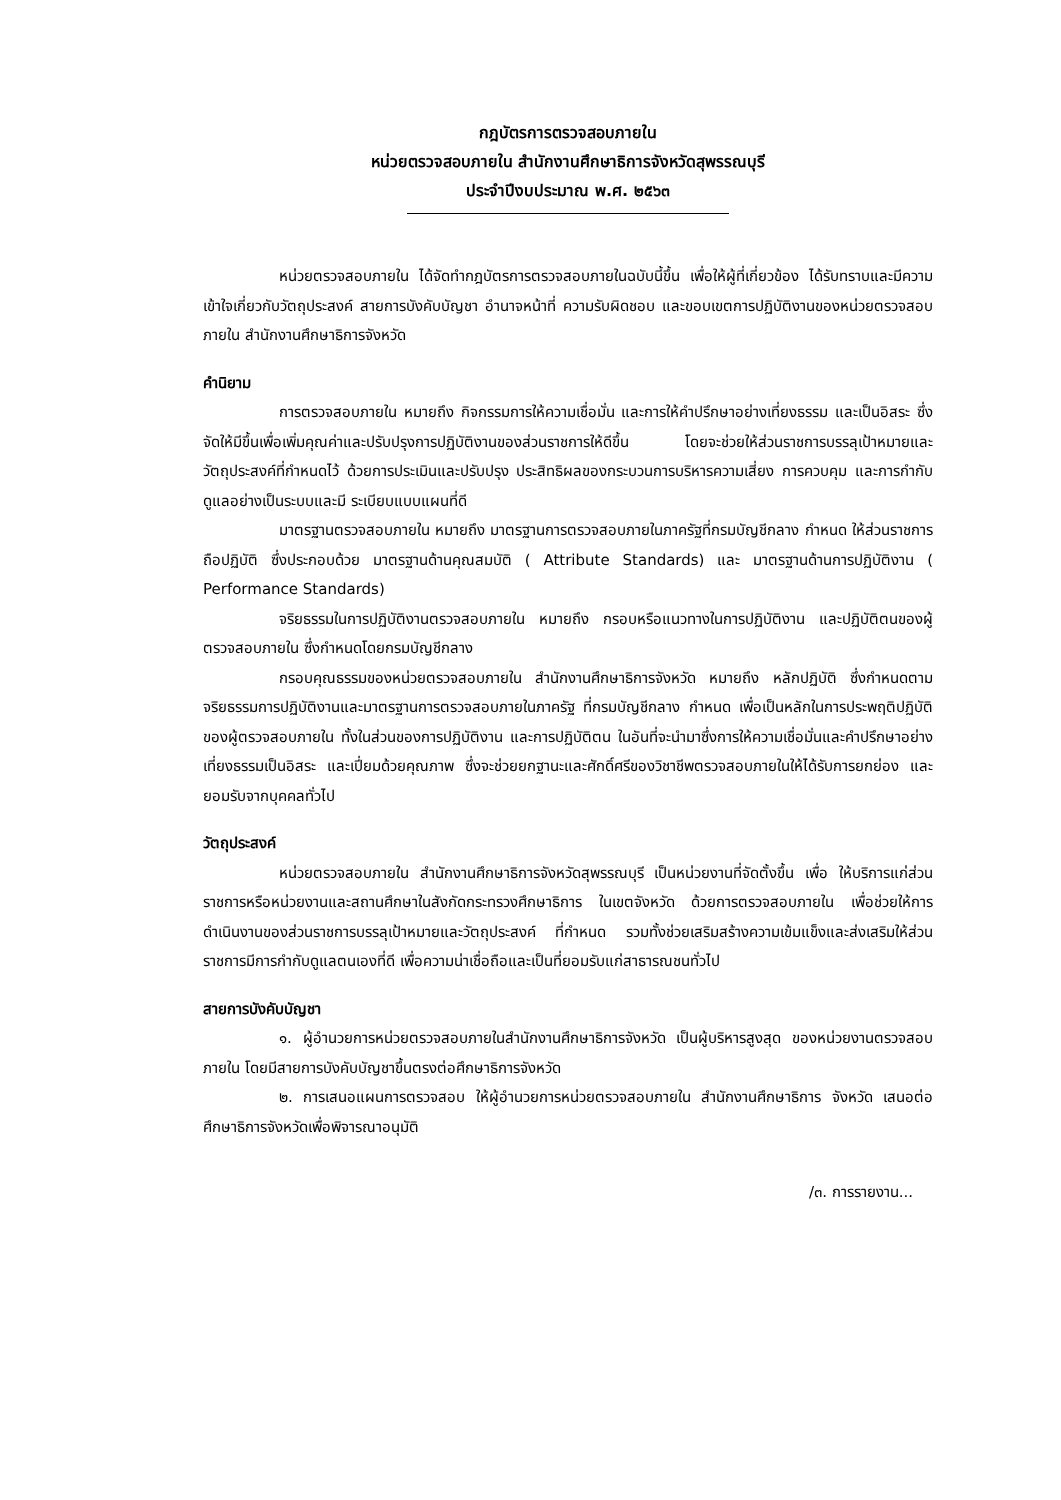กฎบัตรการตรวจสอบภายใน
หน่วยตรวจสอบภายใน สำนักงานศึกษาธิการจังหวัดสุพรรณบุรี
ประจำปีงบประมาณ พ.ศ. ๒๕๖๓
หน่วยตรวจสอบภายใน ได้จัดทำกฎบัตรการตรวจสอบภายในฉบับนี้ขึ้น เพื่อให้ผู้ที่เกี่ยวข้อง ได้รับทราบและมีความเข้าใจเกี่ยวกับวัตถุประสงค์ สายการบังคับบัญชา อำนาจหน้าที่ ความรับผิดชอบ และขอบเขตการปฏิบัติงานของหน่วยตรวจสอบภายใน สำนักงานศึกษาธิการจังหวัด
คำนิยาม
การตรวจสอบภายใน หมายถึง กิจกรรมการให้ความเชื่อมั่น และการให้คำปรึกษาอย่างเที่ยงธรรม และเป็นอิสระ ซึ่งจัดให้มีขึ้นเพื่อเพิ่มคุณค่าและปรับปรุงการปฏิบัติงานของส่วนราชการให้ดีขึ้น โดยจะช่วยให้ส่วนราชการบรรลุเป้าหมายและวัตถุประสงค์ที่กำหนดไว้ ด้วยการประเมินและปรับปรุง ประสิทธิผลของกระบวนการบริหารความเสี่ยง การควบคุม และการกำกับดูแลอย่างเป็นระบบและมี ระเบียบแบบแผนที่ดี
มาตรฐานตรวจสอบภายใน หมายถึง มาตรฐานการตรวจสอบภายในภาครัฐที่กรมบัญชีกลาง กำหนด ให้ส่วนราชการถือปฏิบัติ ซึ่งประกอบด้วย มาตรฐานด้านคุณสมบัติ ( Attribute Standards) และ มาตรฐานด้านการปฏิบัติงาน ( Performance Standards)
จริยธรรมในการปฏิบัติงานตรวจสอบภายใน หมายถึง กรอบหรือแนวทางในการปฏิบัติงาน และปฏิบัติตนของผู้ตรวจสอบภายใน ซึ่งกำหนดโดยกรมบัญชีกลาง
กรอบคุณธรรมของหน่วยตรวจสอบภายใน สำนักงานศึกษาธิการจังหวัด หมายถึง หลักปฏิบัติ ซึ่งกำหนดตามจริยธรรมการปฏิบัติงานและมาตรฐานการตรวจสอบภายในภาครัฐ ที่กรมบัญชีกลาง กำหนด เพื่อเป็นหลักในการประพฤติปฏิบัติของผู้ตรวจสอบภายใน ทั้งในส่วนของการปฏิบัติงาน และการปฏิบัติตน ในอันที่จะนำมาซึ่งการให้ความเชื่อมั่นและคำปรึกษาอย่างเที่ยงธรรมเป็นอิสระ และเปี่ยมด้วยคุณภาพ ซึ่งจะช่วยยกฐานะและศักดิ์ศรีของวิชาชีพตรวจสอบภายในให้ได้รับการยกย่อง และยอมรับจากบุคคลทั่วไป
วัตถุประสงค์
หน่วยตรวจสอบภายใน สำนักงานศึกษาธิการจังหวัดสุพรรณบุรี เป็นหน่วยงานที่จัดตั้งขึ้น เพื่อ ให้บริการแก่ส่วนราชการหรือหน่วยงานและสถานศึกษาในสังกัดกระทรวงศึกษาธิการ ในเขตจังหวัด ด้วยการตรวจสอบภายใน เพื่อช่วยให้การดำเนินงานของส่วนราชการบรรลุเป้าหมายและวัตถุประสงค์ ที่กำหนด รวมทั้งช่วยเสริมสร้างความเข้มแข็งและส่งเสริมให้ส่วนราชการมีการกำกับดูแลตนเองที่ดี เพื่อความน่าเชื่อถือและเป็นที่ยอมรับแก่สาธารณชนทั่วไป
สายการบังคับบัญชา
๑. ผู้อำนวยการหน่วยตรวจสอบภายในสำนักงานศึกษาธิการจังหวัด เป็นผู้บริหารสูงสุด ของหน่วยงานตรวจสอบภายใน โดยมีสายการบังคับบัญชาขึ้นตรงต่อศึกษาธิการจังหวัด
๒. การเสนอแผนการตรวจสอบ ให้ผู้อำนวยการหน่วยตรวจสอบภายใน สำนักงานศึกษาธิการ จังหวัด เสนอต่อศึกษาธิการจังหวัดเพื่อพิจารณาอนุมัติ
/๓. การรายงาน...